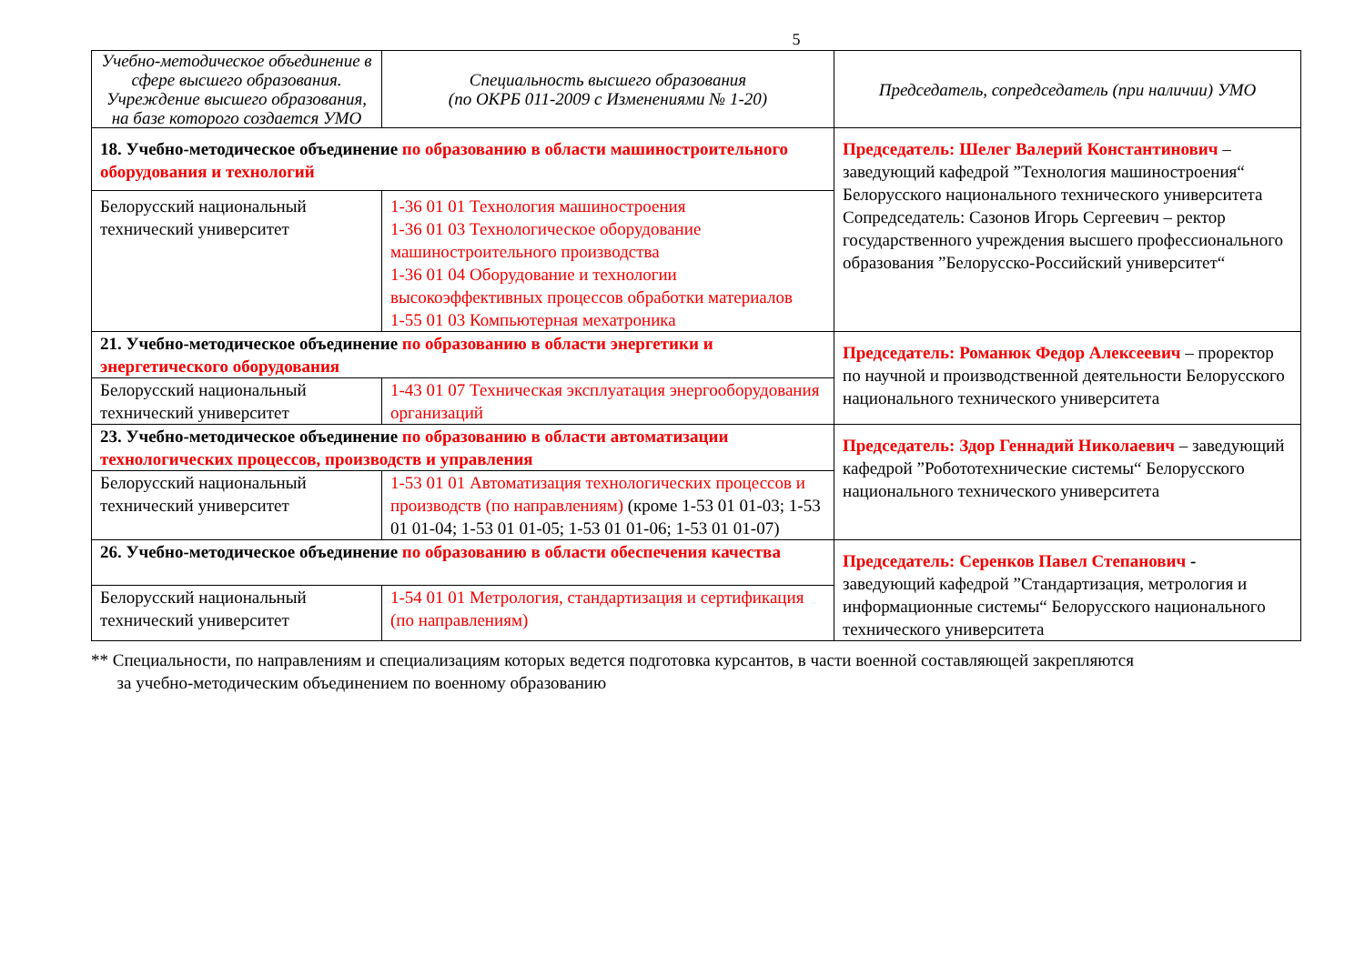5
| Учебно-методическое объединение в сфере высшего образования. Учреждение высшего образования, на базе которого создается УМО | Специальность высшего образования (по ОКРБ 011-2009 с Изменениями № 1-20) | Председатель, сопредседатель (при наличии) УМО |
| --- | --- | --- |
| 18. Учебно-методическое объединение по образованию в области машиностроительного оборудования и технологий | | Председатель: Шелег Валерий Константинович – заведующий кафедрой ”Технология машиностроения“ Белорусского национального технического университета Сопредседатель: Сазонов Игорь Сергеевич – ректор государственного учреждения высшего профессионального образования ”Белорусско-Российский университет“ |
| Белорусский национальный технический университет | 1-36 01 01 Технология машиностроения 1-36 01 03 Технологическое оборудование машиностроительного производства 1-36 01 04 Оборудование и технологии высокоэффективных процессов обработки материалов 1-55 01 03 Компьютерная мехатроника | |
| 21. Учебно-методическое объединение по образованию в области энергетики и энергетического оборудования | | Председатель: Романюк Федор Алексеевич – проректор по научной и производственной деятельности Белорусского национального технического университета |
| Белорусский национальный технический университет | 1-43 01 07 Техническая эксплуатация энергооборудования организаций | |
| 23. Учебно-методическое объединение по образованию в области автоматизации технологических процессов, производств и управления | | Председатель: Здор Геннадий Николаевич – заведующий кафедрой ”Робототехнические системы“ Белорусского национального технического университета |
| Белорусский национальный технический университет | 1-53 01 01 Автоматизация технологических процессов и производств (по направлениям) (кроме 1-53 01 01-03; 1-53 01 01-04; 1-53 01 01-05; 1-53 01 01-06; 1-53 01 01-07) | |
| 26. Учебно-методическое объединение по образованию в области обеспечения качества | | Председатель: Серенков Павел Степанович - заведующий кафедрой ”Стандартизация, метрология и информационные системы“ Белорусского национального технического университета |
| Белорусский национальный технический университет | 1-54 01 01 Метрология, стандартизация и сертификация (по направлениям) | |
** Специальности, по направлениям и специализациям которых ведется подготовка курсантов, в части военной составляющей закрепляются
за учебно-методическим объединением по военному образованию